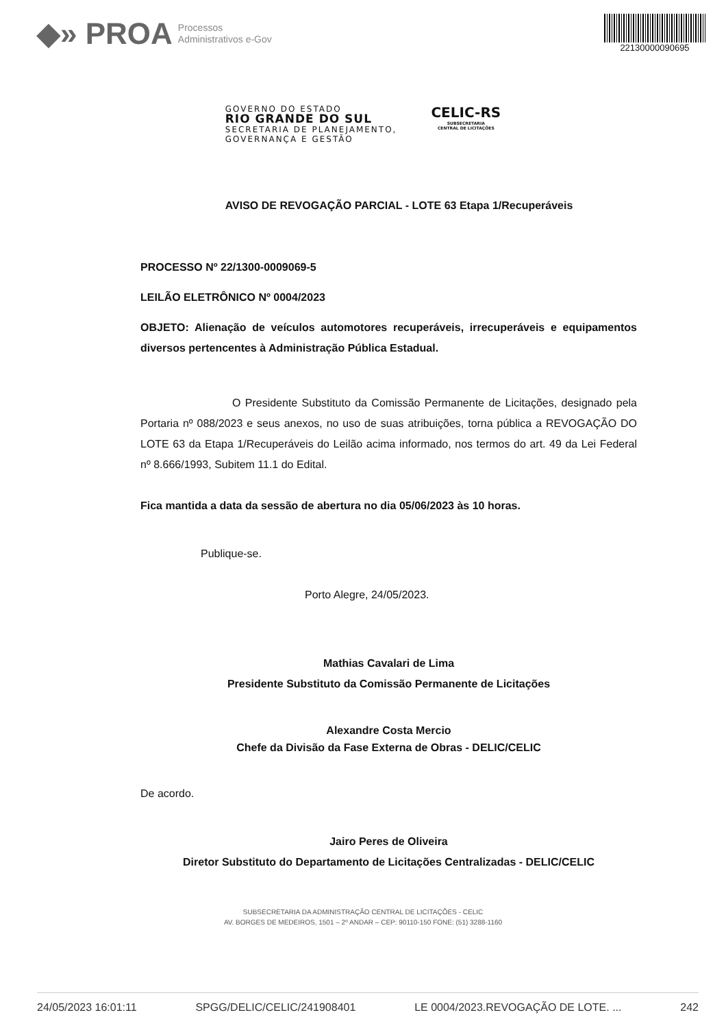◆» PROA Processos
Administrativos e-Gov
22130000090695
GOVERNO DO ESTADO
RIO GRANDE DO SUL
SECRETARIA DE PLANEJAMENTO,
GOVERNANÇA E GESTÃO
CELIC-RS
SUBSECRETARIA
CENTRAL DE LICITAÇÕES
AVISO DE REVOGAÇÃO PARCIAL - LOTE 63 Etapa 1/Recuperáveis
PROCESSO Nº 22/1300-0009069-5
LEILÃO ELETRÔNICO Nº 0004/2023
OBJETO: Alienação de veículos automotores recuperáveis, irrecuperáveis e equipamentos diversos pertencentes à Administração Pública Estadual.
O Presidente Substituto da Comissão Permanente de Licitações, designado pela Portaria nº 088/2023 e seus anexos, no uso de suas atribuições, torna pública a REVOGAÇÃO DO LOTE 63 da Etapa 1/Recuperáveis do Leilão acima informado, nos termos do art. 49 da Lei Federal nº 8.666/1993, Subitem 11.1 do Edital.
Fica mantida a data da sessão de abertura no dia 05/06/2023 às 10 horas.
Publique-se.
Porto Alegre, 24/05/2023.
Mathias Cavalari de Lima
Presidente Substituto da Comissão Permanente de Licitações
Alexandre Costa Mercio
Chefe da Divisão da Fase Externa de Obras - DELIC/CELIC
De acordo.
Jairo Peres de Oliveira
Diretor Substituto do Departamento de Licitações Centralizadas - DELIC/CELIC
SUBSECRETARIA DA ADMINISTRAÇÃO CENTRAL DE LICITAÇÕES - CELIC
AV. BORGES DE MEDEIROS, 1501 – 2º ANDAR – CEP: 90110-150 FONE: (51) 3288-1160
24/05/2023 16:01:11 SPGG/DELIC/CELIC/241908401 LE 0004/2023.REVOGAÇÃO DE LOTE. ... 242